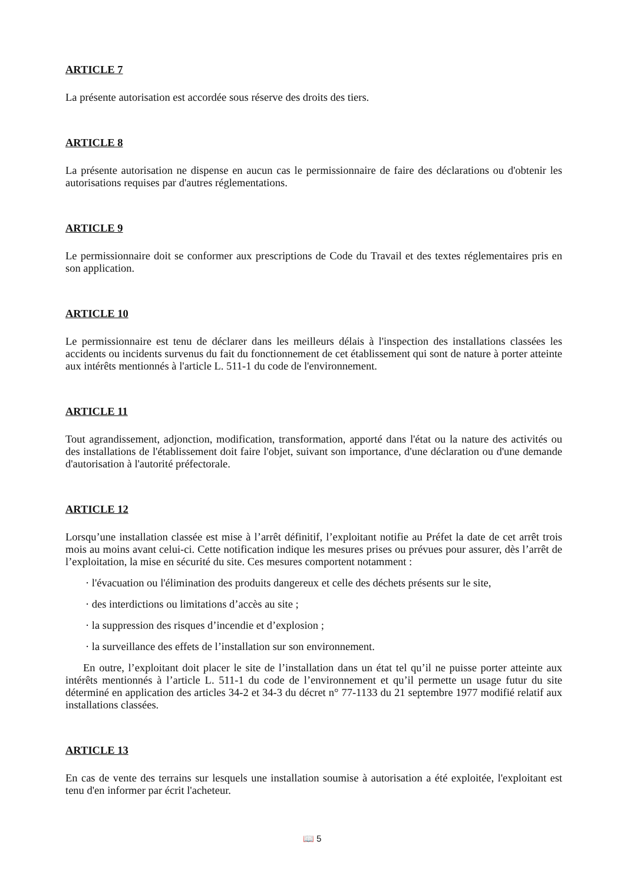ARTICLE 7
La présente autorisation est accordée sous réserve des droits des tiers.
ARTICLE 8
La présente autorisation ne dispense en aucun cas le permissionnaire de faire des déclarations ou d'obtenir les autorisations requises par d'autres réglementations.
ARTICLE 9
Le permissionnaire doit se conformer aux prescriptions de Code du Travail et des textes réglementaires pris en son application.
ARTICLE 10
Le permissionnaire est tenu de déclarer dans les meilleurs délais à l'inspection des installations classées les accidents ou incidents survenus du fait du fonctionnement de cet établissement qui sont de nature à porter atteinte aux intérêts mentionnés à l'article L. 511-1 du code de l'environnement.
ARTICLE 11
Tout agrandissement, adjonction, modification, transformation, apporté dans l'état ou la nature des activités ou des installations de l'établissement doit faire l'objet, suivant son importance, d'une déclaration ou d'une demande d'autorisation à l'autorité préfectorale.
ARTICLE 12
Lorsqu’une installation classée est mise à l’arrêt définitif, l’exploitant notifie au Préfet la date de cet arrêt trois mois au moins avant celui-ci. Cette notification indique les mesures prises ou prévues pour assurer, dès l’arrêt de l’exploitation, la mise en sécurité du site. Ces mesures comportent notamment :
· l'évacuation ou l'élimination des produits dangereux et celle des déchets présents sur le site,
· des interdictions ou limitations d’accès au site ;
· la suppression des risques d’incendie et d’explosion ;
· la surveillance des effets de l’installation sur son environnement.
En outre, l’exploitant doit placer le site de l’installation dans un état tel qu’il ne puisse porter atteinte aux intérêts mentionnés à l’article L. 511-1 du code de l’environnement et qu’il permette un usage futur du site déterminé en application des articles 34-2 et 34-3 du décret n° 77-1133 du 21 septembre 1977 modifié relatif aux installations classées.
ARTICLE 13
En cas de vente des terrains sur lesquels une installation soumise à autorisation a été exploitée, l'exploitant est tenu d'en informer par écrit l'acheteur.
📖 5